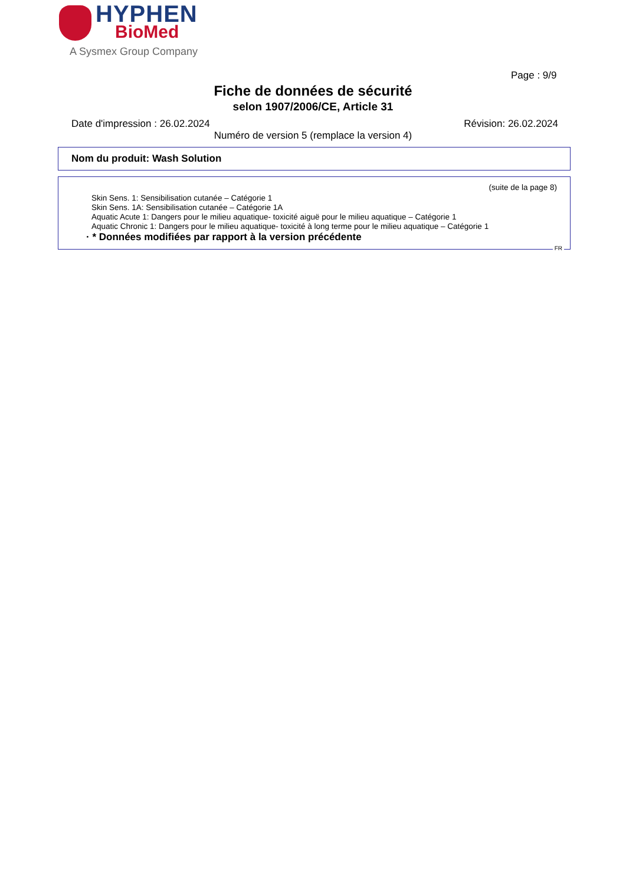HYPHEN
BioMed
A Sysmex Group Company
Page : 9/9
Fiche de données de sécurité
selon 1907/2006/CE, Article 31
Date d'impression : 26.02.2024 Révision: 26.02.2024
Numéro de version 5 (remplace la version 4)
Nom du produit: Wash Solution
(suite de la page 8)
Skin Sens. 1: Sensibilisation cutanée – Catégorie 1
Skin Sens. 1A: Sensibilisation cutanée – Catégorie 1A
Aquatic Acute 1: Dangers pour le milieu aquatique- toxicité aiguë pour le milieu aquatique – Catégorie 1
Aquatic Chronic 1: Dangers pour le milieu aquatique- toxicité à long terme pour le milieu aquatique – Catégorie 1
· * Données modifiées par rapport à la version précédente
FR